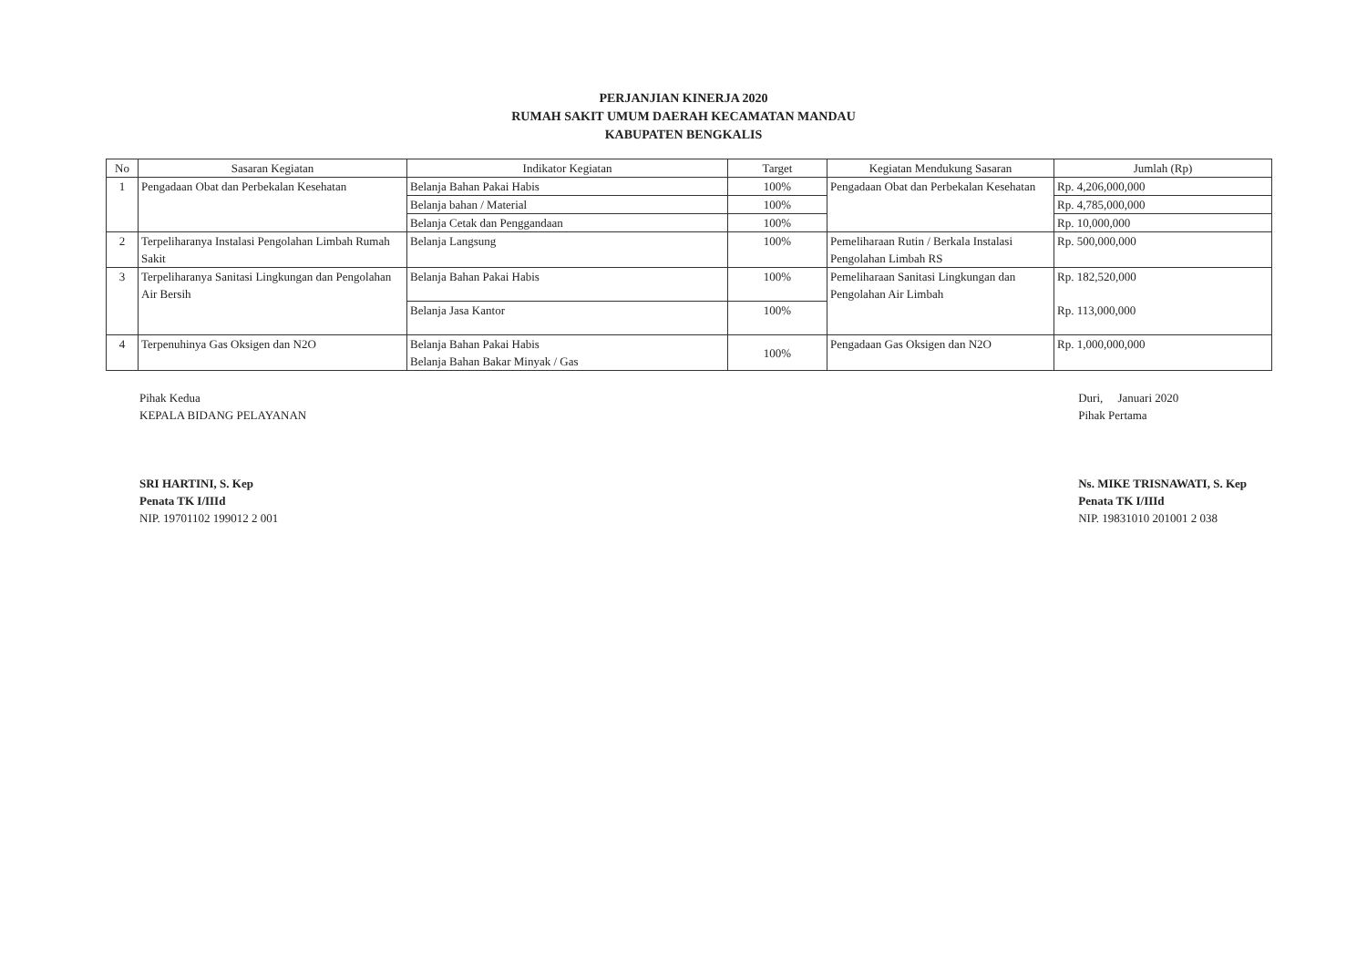PERJANJIAN KINERJA 2020
RUMAH SAKIT UMUM DAERAH KECAMATAN MANDAU
KABUPATEN BENGKALIS
| No | Sasaran Kegiatan | Indikator Kegiatan | Target | Kegiatan Mendukung Sasaran | Jumlah (Rp) |
| --- | --- | --- | --- | --- | --- |
| 1 | Pengadaan Obat dan Perbekalan Kesehatan | Belanja Bahan Pakai Habis | 100% | Pengadaan Obat dan Perbekalan Kesehatan | Rp. 4,206,000,000 |
| | | Belanja bahan / Material | 100% | | Rp. 4,785,000,000 |
| | | Belanja Cetak dan Penggandaan | 100% | | Rp. 10,000,000 |
| 2 | Terpeliharanya Instalasi Pengolahan Limbah Rumah Sakit | Belanja Langsung | 100% | Pemeliharaan Rutin / Berkala Instalasi Pengolahan Limbah RS | Rp. 500,000,000 |
| 3 | Terpeliharanya Sanitasi Lingkungan dan Pengolahan Air Bersih | Belanja Bahan Pakai Habis | 100% | Pemeliharaan Sanitasi Lingkungan dan Pengolahan Air Limbah | Rp. 182,520,000 |
| | | Belanja Jasa Kantor | 100% | | Rp. 113,000,000 |
| 4 | Terpenuhinya Gas Oksigen dan N2O | Belanja Bahan Pakai Habis Belanja Bahan Bakar Minyak / Gas | 100% | Pengadaan Gas Oksigen dan N2O | Rp. 1,000,000,000 |
Pihak Kedua
KEPALA BIDANG PELAYANAN
SRI HARTINI, S. Kep
Penata TK I/IIId
NIP. 19701102 199012 2 001
Duri, Januari 2020
Pihak Pertama
Ns. MIKE TRISNAWATI, S. Kep
Penata TK I/IIId
NIP. 19831010 201001 2 038